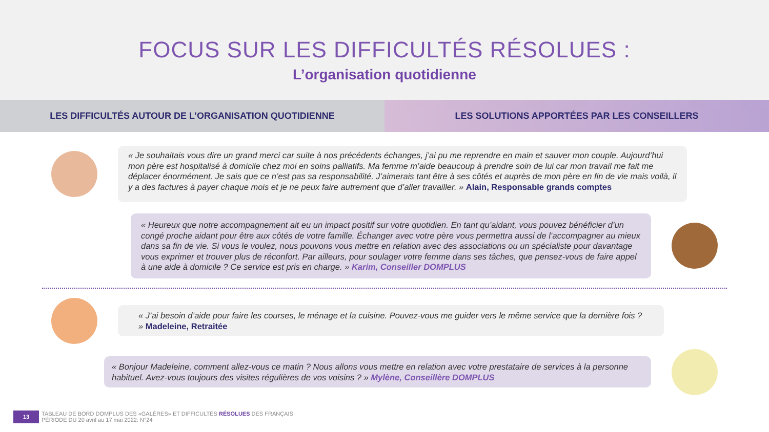FOCUS SUR LES DIFFICULTÉS RÉSOLUES :
L’organisation quotidienne
LES DIFFICULTÉS AUTOUR DE L’ORGANISATION QUOTIDIENNE
LES SOLUTIONS APPORTÉES PAR LES CONSEILLERS
« Je souhaitais vous dire un grand merci car suite à nos précédents échanges, j’ai pu me reprendre en main et sauver mon couple. Aujourd’hui mon père est hospitalisé à domicile chez moi en soins palliatifs. Ma femme m’aide beaucoup à prendre soin de lui car mon travail me fait me déplacer énormément. Je sais que ce n’est pas sa responsabilité. J’aimerais tant être à ses côtés et auprès de mon père en fin de vie mais voilà, il y a des factures à payer chaque mois et je ne peux faire autrement que d’aller travailler. » Alain, Responsable grands comptes
« Heureux que notre accompagnement ait eu un impact positif sur votre quotidien. En tant qu’aidant, vous pouvez bénéficier d’un congé proche aidant pour être aux côtés de votre famille. Échanger avec votre père vous permettra aussi de l’accompagner au mieux dans sa fin de vie. Si vous le voulez, nous pouvons vous mettre en relation avec des associations ou un spécialiste pour davantage vous exprimer et trouver plus de réconfort. Par ailleurs, pour soulager votre femme dans ses tâches, que pensez-vous de faire appel à une aide à domicile ? Ce service est pris en charge. » Karim, Conseiller DOMPLUS
« J’ai besoin d’aide pour faire les courses, le ménage et la cuisine. Pouvez-vous me guider vers le même service que la dernière fois ? » Madeleine, Retraitée
« Bonjour Madeleine, comment allez-vous ce matin ? Nous allons vous mettre en relation avec votre prestataire de services à la personne habituel. Avez-vous toujours des visites régulières de vos voisins ? » Mylène, Conseillère DOMPLUS
13
TABLEAU DE BORD DOMPLUS DES «GALÈRES» ET DIFFICULTÉS RÉSOLUES DES FRANÇAIS
PÉRIODE DU 20 avril au 17 mai 2022: N°24